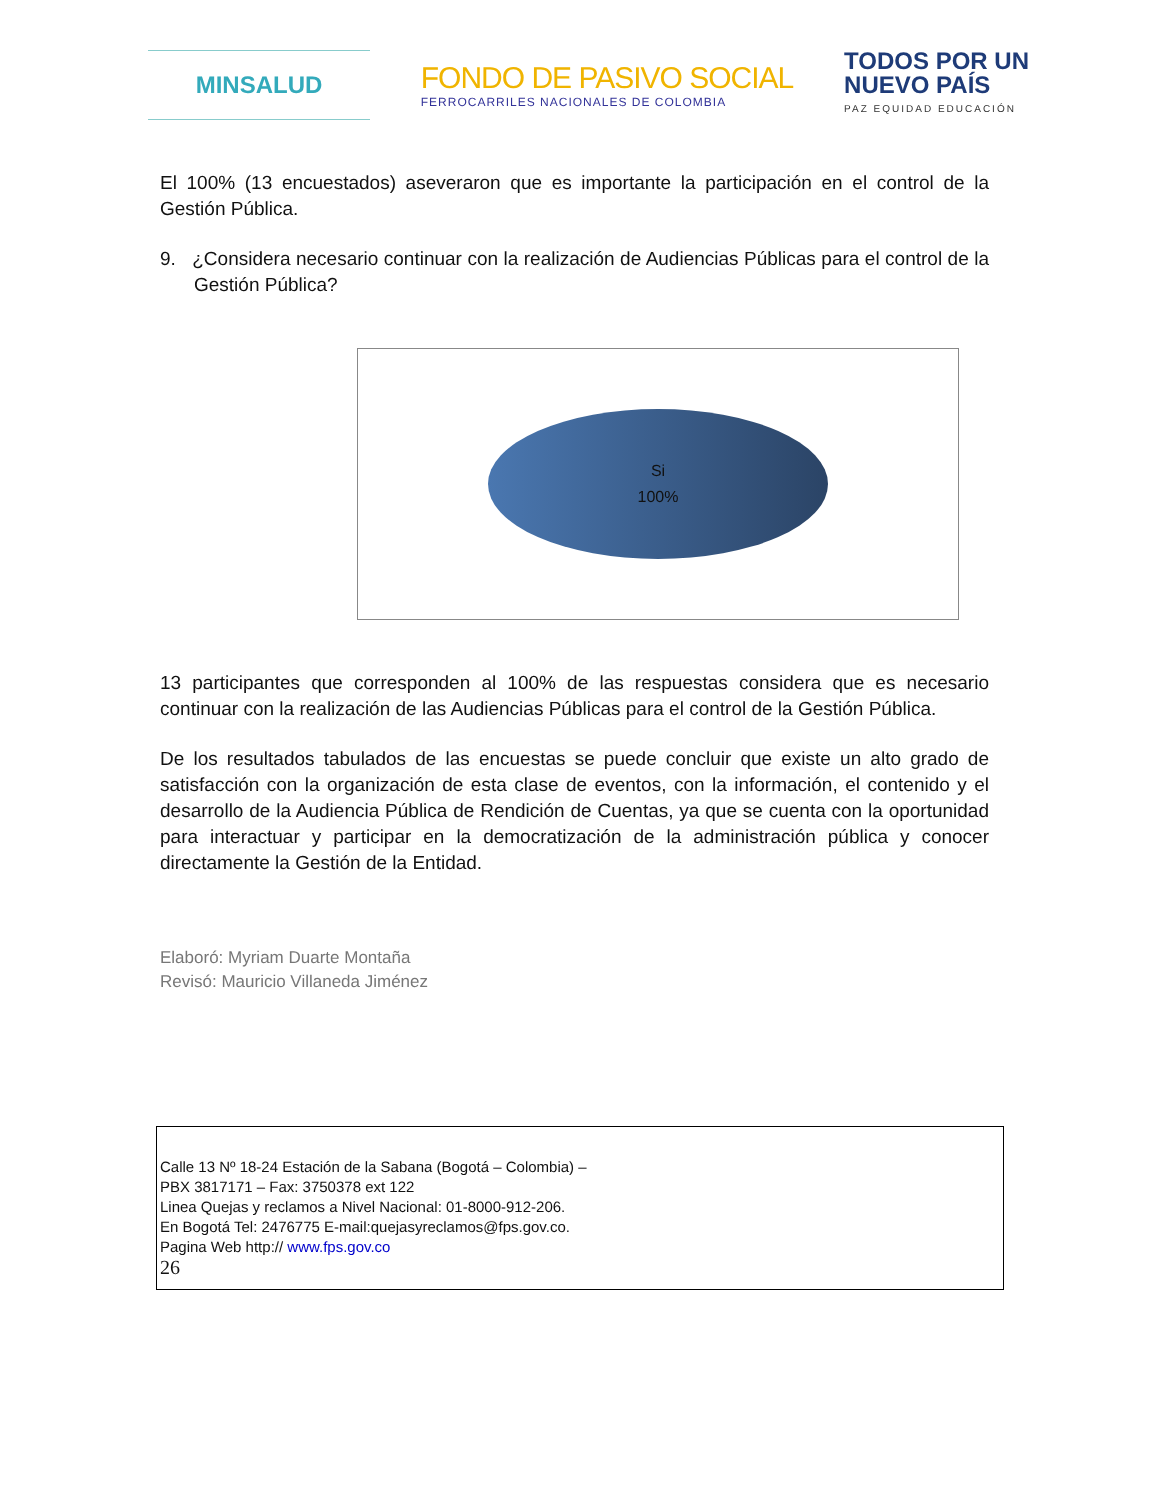MINSALUD
FONDO DE PASIVO SOCIAL
FERROCARRILES NACIONALES DE COLOMBIA
TODOS POR UN
NUEVO PAÍS
PAZ EQUIDAD EDUCACIÓN
El 100% (13 encuestados) aseveraron que es importante la participación en el control de la Gestión Pública.
9. ¿Considera necesario continuar con la realización de Audiencias Públicas para el control de la Gestión Pública?
Si
100%
13 participantes que corresponden al 100% de las respuestas considera que es necesario continuar con la realización de las Audiencias Públicas para el control de la Gestión Pública.
De los resultados tabulados de las encuestas se puede concluir que existe un alto grado de satisfacción con la organización de esta clase de eventos, con la información, el contenido y el desarrollo de la Audiencia Pública de Rendición de Cuentas, ya que se cuenta con la oportunidad para interactuar y participar en la democratización de la administración pública y conocer directamente la Gestión de la Entidad.
Elaboró: Myriam Duarte Montaña
Revisó: Mauricio Villaneda Jiménez
Calle 13 Nº 18-24 Estación de la Sabana (Bogotá – Colombia) –
PBX 3817171 – Fax: 3750378 ext 122
Linea Quejas y reclamos a Nivel Nacional: 01-8000-912-206.
En Bogotá Tel: 2476775 E-mail:quejasyreclamos@fps.gov.co.
Pagina Web http:// www.fps.gov.co
26